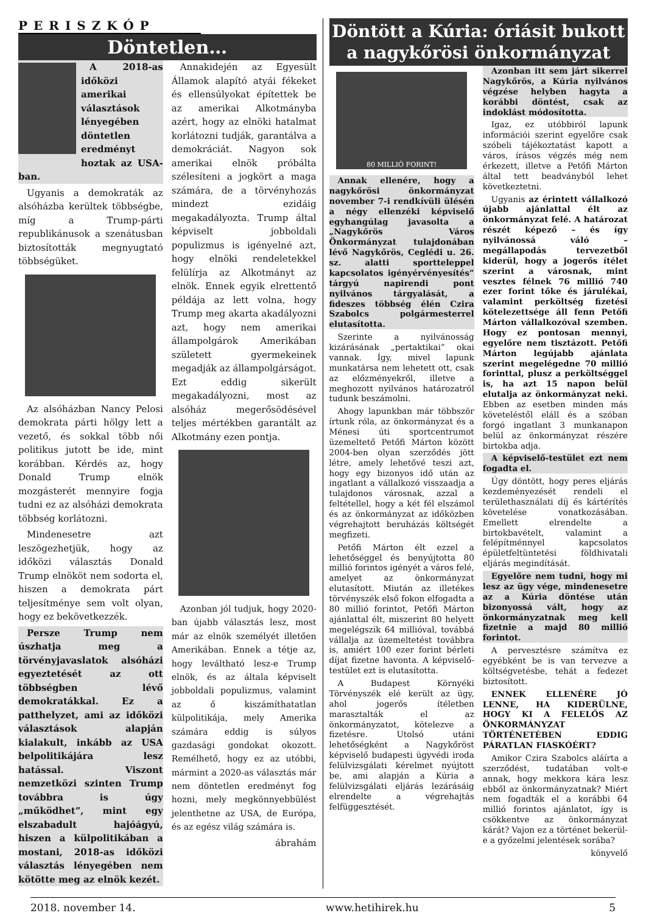PERISZKÓP
Döntetlen…
A 2018-as időközi amerikai választások lényegében döntetlen eredményt hoztak az USA-ban.
Ugyanis a demokraták az alsóházba kerültek többségbe, míg a Trump-párti republikánusok a szenátusban biztosították megnyugtató többségüket.
Az alsóházban Nancy Pelosi demokrata párti hölgy lett a vezető, és sokkal több női politikus jutott be ide, mint korábban. Kérdés az, hogy Donald Trump elnök mozgásterét mennyire fogja tudni ez az alsóházi demokrata többség korlátozni.
Mindenesetre azt leszögezhetjük, hogy az időközi választás Donald Trump elnököt nem sodorta el, hiszen a demokrata párt teljesítménye sem volt olyan, hogy ez bekövetkezzék.
Persze Trump nem úszhatja meg a törvényjavaslatok alsóházi egyeztetését az ott többségben lévő demokratákkal. Ez a patthelyzet, ami az időközi választások alapján kialakult, inkább az USA belpolitikájára lesz hatással. Viszont nemzetközi szinten Trump továbbra is úgy „működhet”, mint egy elszabadult hajóágyú, hiszen a külpolitikában a mostani, 2018-as időközi választás lényegében nem kötötte meg az elnök kezét.
Annakidején az Egyesült Államok alapító atyái fékeket és ellensúlyokat építettek be az amerikai Alkotmányba azért, hogy az elnöki hatalmat korlátozni tudják, garantálva a demokráciát. Nagyon sok amerikai elnök próbálta szélesíteni a jogkört a maga számára, de a törvényhozás mindezt ezidáig megakadályozta. Trump által képviselt jobboldali populizmus is igényelné azt, hogy elnöki rendeletekkel felülírja az Alkotmányt az elnök. Ennek egyik elrettentő példája az lett volna, hogy Trump meg akarta akadályozni azt, hogy nem amerikai állampolgárok Amerikában született gyermekeinek megadják az állampolgárságot. Ezt eddig sikerült megakadályozni, most az alsóház megerősödésével teljes mértékben garantált az Alkotmány ezen pontja.
Azonban jól tudjuk, hogy 2020-ban újabb választás lesz, most már az elnök személyét illetően Amerikában. Ennek a tétje az, hogy leváltható lesz-e Trump elnök, és az általa képviselt jobboldali populizmus, valamint az ő kiszámíthatatlan külpolitikája, mely Amerika számára eddig is súlyos gazdasági gondokat okozott. Remélhető, hogy ez az utóbbi, mármint a 2020-as választás már nem döntetlen eredményt fog hozni, mely megkönnyebbülést jelenthetne az USA, de Európa, és az egész világ számára is.
ábrahám
Döntött a Kúria: óriásit bukott a nagykőrösi önkormányzat
80 MILLIÓ FORINT!
Annak ellenére, hogy a nagykőrösi önkormányzat november 7-i rendkívüli ülésén a négy ellenzéki képviselő egyhangúlag javasolta a „Nagykőrös Város Önkormányzat tulajdonában lévő Nagykőrös, Ceglédi u. 26. sz. alatti sportteleppel kapcsolatos igényérvényesítés” tárgyú napirendi pont nyilvános tárgyalását, a fideszes többség élén Czira Szabolcs polgármesterrel elutasította.
Szerinte a nyilvánosság kizárásának „pertaktikai” okai vannak. Így, mivel lapunk munkatársa nem lehetett ott, csak az előzményekről, illetve a meghozott nyilvános határozatról tudunk beszámolni.
Ahogy lapunkban már többször írtunk róla, az önkormányzat és a Ménesi úti sportcentrumot üzemeltető Petőfi Márton között 2004-ben olyan szerződés jött létre, amely lehetővé teszi azt, hogy egy bizonyos idő után az ingatlant a vállalkozó visszaadja a tulajdonos városnak, azzal a feltétellel, hogy a két fél elszámol és az önkormányzat az időközben végrehajtott beruházás költségét megfizeti.
Petőfi Márton élt ezzel a lehetőséggel és benyújtotta 80 millió forintos igényét a város felé, amelyet az önkormányzat elutasított. Miután az illetékes törvényszék első fokon elfogadta a 80 millió forintot, Petőfi Márton ajánlattal élt, miszerint 80 helyett megelégszik 64 millióval, továbbá vállalja az üzemeltetést továbbra is, amiért 100 ezer forint bérleti díjat fizetne havonta. A képviselő-testület ezt is elutasította.
A Budapest Környéki Törvényszék elé került az ügy, ahol jogerős ítéletben marasztalták el az önkormányzatot, kötelezve a fizetésre. Utolsó utáni lehetőségként a Nagykőröst képviselő budapesti ügyvédi iroda felülvizsgálati kérelmet nyújtott be, ami alapján a Kúria a felülvizsgálati eljárás lezárásáig elrendelte a végrehajtás felfüggesztését.
Azonban itt sem járt sikerrel Nagykőrös, a Kúria nyilvános végzése helyben hagyta a korábbi döntést, csak az indoklást módosította.
Igaz, ez utóbbiról lapunk információi szerint egyelőre csak szóbeli tájékoztatást kapott a város, írásos végzés még nem érkezett, illetve a Petőfi Márton által tett beadványból lehet következtetni.
Ugyanis az érintett vállalkozó újabb ajánlattal élt az önkormányzat felé. A határozat részét képező – és így nyilvánossá váló – megállapodás tervezetből kiderül, hogy a jogerős ítélet szerint a városnak, mint vesztes félnek 76 millió 740 ezer forint tőke és járulékai, valamint perköltség fizetési kötelezettsége áll fenn Petőfi Márton vállalkozóval szemben. Hogy ez pontosan mennyi, egyelőre nem tisztázott. Petőfi Márton legújabb ajánlata szerint megelégedne 70 millió forinttal, plusz a perköltséggel is, ha azt 15 napon belül elutalja az önkormányzat neki. Ebben az esetben minden más követeléstől eláll és a szóban forgó ingatlant 3 munkanapon belül az önkormányzat részére birtokba adja.
A képviselő-testület ezt nem fogadta el.
Úgy döntött, hogy peres eljárás kezdeményezését rendeli el területhasználati díj és kártérítés követelése vonatkozásában. Emellett elrendelte a birtokbavételt, valamint a felépítménnyel kapcsolatos épületfeltüntetési földhivatali eljárás megindítását.
Egyelőre nem tudni, hogy mi lesz az ügy vége, mindenesetre az a Kúria döntése után bizonyossá vált, hogy az önkormányzatnak meg kell fizetnie a majd 80 millió forintot.
A pervesztésre számítva ez egyébként be is van tervezve a költségvetésbe, tehát a fedezet biztosított.
ENNEK ELLENÉRE JÓ LENNE, HA KIDERÜLNE, HOGY KI A FELELŐS AZ ÖNKORMÁNYZAT TÖRTÉNETÉBEN EDDIG PÁRATLAN FIASKÓÉRT?
Amikor Czira Szabolcs aláírta a szerződést, tudatában volt-e annak, hogy mekkora kára lesz ebből az önkormányzatnak? Miért nem fogadták el a korábbi 64 millió forintos ajánlatot, így is csökkentve az önkormányzat kárát? Vajon ez a történet bekerül-e a győzelmi jelentések sorába?
könyvelő
2018. november 14. www.hetihirek.hu 5